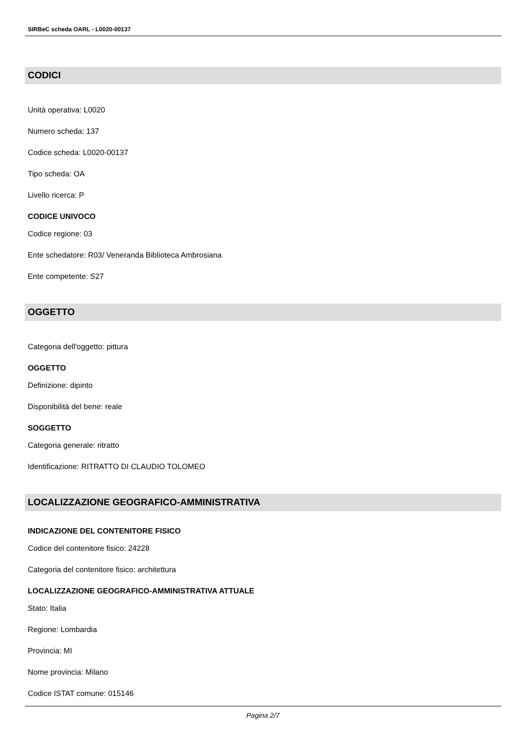SIRBeC scheda OARL - L0020-00137
CODICI
Unità operativa: L0020
Numero scheda: 137
Codice scheda: L0020-00137
Tipo scheda: OA
Livello ricerca: P
CODICE UNIVOCO
Codice regione: 03
Ente schedatore: R03/ Veneranda Biblioteca Ambrosiana
Ente competente: S27
OGGETTO
Categoria dell'oggetto: pittura
OGGETTO
Definizione: dipinto
Disponibilità del bene: reale
SOGGETTO
Categoria generale: ritratto
Identificazione: RITRATTO DI CLAUDIO TOLOMEO
LOCALIZZAZIONE GEOGRAFICO-AMMINISTRATIVA
INDICAZIONE DEL CONTENITORE FISICO
Codice del contenitore fisico: 24228
Categoria del contenitore fisico: architettura
LOCALIZZAZIONE GEOGRAFICO-AMMINISTRATIVA ATTUALE
Stato: Italia
Regione: Lombardia
Provincia: MI
Nome provincia: Milano
Codice ISTAT comune: 015146
Pagina 2/7